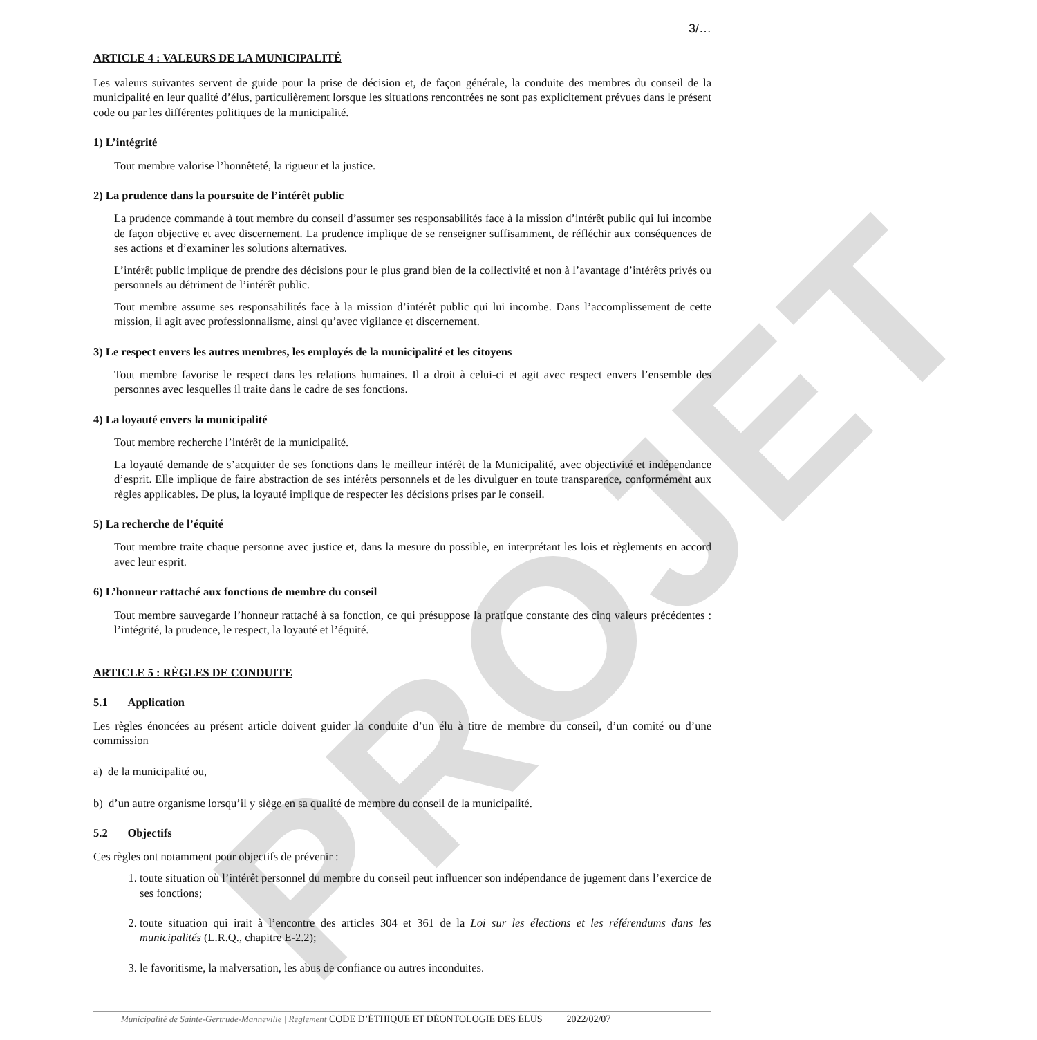PROJET
3/…
ARTICLE 4 : VALEURS DE LA MUNICIPALITÉ
Les valeurs suivantes servent de guide pour la prise de décision et, de façon générale, la conduite des membres du conseil de la municipalité en leur qualité d’élus, particulièrement lorsque les situations rencontrées ne sont pas explicitement prévues dans le présent code ou par les différentes politiques de la municipalité.
1) L’intégrité
Tout membre valorise l’honnêteté, la rigueur et la justice.
2) La prudence dans la poursuite de l’intérêt public
La prudence commande à tout membre du conseil d’assumer ses responsabilités face à la mission d’intérêt public qui lui incombe de façon objective et avec discernement. La prudence implique de se renseigner suffisamment, de réfléchir aux conséquences de ses actions et d’examiner les solutions alternatives.
L’intérêt public implique de prendre des décisions pour le plus grand bien de la collectivité et non à l’avantage d’intérêts privés ou personnels au détriment de l’intérêt public.
Tout membre assume ses responsabilités face à la mission d’intérêt public qui lui incombe. Dans l’accomplissement de cette mission, il agit avec professionnalisme, ainsi qu’avec vigilance et discernement.
3) Le respect envers les autres membres, les employés de la municipalité et les citoyens
Tout membre favorise le respect dans les relations humaines. Il a droit à celui-ci et agit avec respect envers l’ensemble des personnes avec lesquelles il traite dans le cadre de ses fonctions.
4) La loyauté envers la municipalité
Tout membre recherche l’intérêt de la municipalité.
La loyauté demande de s’acquitter de ses fonctions dans le meilleur intérêt de la Municipalité, avec objectivité et indépendance d’esprit. Elle implique de faire abstraction de ses intérêts personnels et de les divulguer en toute transparence, conformément aux règles applicables. De plus, la loyauté implique de respecter les décisions prises par le conseil.
5) La recherche de l’équité
Tout membre traite chaque personne avec justice et, dans la mesure du possible, en interprétant les lois et règlements en accord avec leur esprit.
6) L’honneur rattaché aux fonctions de membre du conseil
Tout membre sauvegarde l’honneur rattaché à sa fonction, ce qui présuppose la pratique constante des cinq valeurs précédentes : l’intégrité, la prudence, le respect, la loyauté et l’équité.
ARTICLE 5 : RÈGLES DE CONDUITE
5.1 Application
Les règles énoncées au présent article doivent guider la conduite d’un élu à titre de membre du conseil, d’un comité ou d’une commission
a) de la municipalité ou,
b) d’un autre organisme lorsqu’il y siège en sa qualité de membre du conseil de la municipalité.
5.2 Objectifs
Ces règles ont notamment pour objectifs de prévenir :
1. toute situation où l’intérêt personnel du membre du conseil peut influencer son indépendance de jugement dans l’exercice de ses fonctions;
2. toute situation qui irait à l’encontre des articles 304 et 361 de la Loi sur les élections et les référendums dans les municipalités (L.R.Q., chapitre E-2.2);
3. le favoritisme, la malversation, les abus de confiance ou autres inconduites.
Municipalité de Sainte-Gertrude-Manneville | Règlement CODE D’ÉTHIQUE ET DÉONTOLOGIE DES ÉLUS 2022/02/07